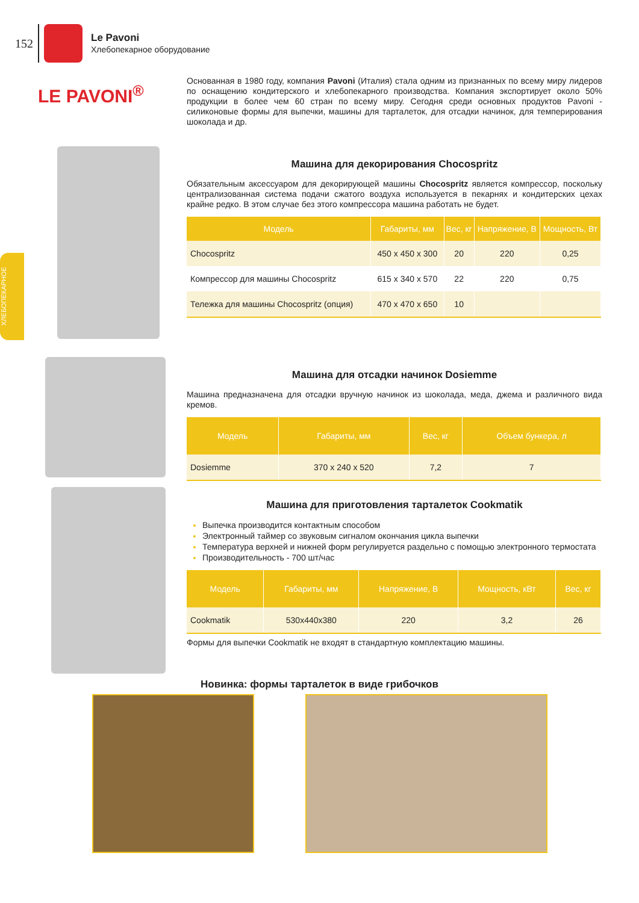152
Le Pavoni
Хлебопекарное оборудование
ХЛЕБОПЕКАРНОЕ
LE PAVONI<sup>®</sup>
Основанная в 1980 году, компания Pavoni (Италия) стала одним из признанных по всему миру лидеров по оснащению кондитерского и хлебопекарного производства. Компания экспортирует около 50% продукции в более чем 60 стран по всему миру. Сегодня среди основных продуктов Pavoni - силиконовые формы для выпечки, машины для тарталеток, для отсадки начинок, для темперирования шоколада и др.
Машина для декорирования Chocospritz
Обязательным аксессуаром для декорирующей машины Chocospritz является компрессор, поскольку централизованная система подачи сжатого воздуха используется в пекарнях и кондитерских цехах крайне редко. В этом случае без этого компрессора машина работать не будет.
| Модель | Габариты, мм | Вес, кг | Напряжение, В | Мощность, Вт |
| --- | --- | --- | --- | --- |
| Chocospritz | 450 x 450 x 300 | 20 | 220 | 0,25 |
| Компрессор для машины Chocospritz | 615 x 340 x 570 | 22 | 220 | 0,75 |
| Тележка для машины Chocospritz (опция) | 470 x 470 x 650 | 10 | | |
Машина для отсадки начинок Dosiemme
Машина предназначена для отсадки вручную начинок из шоколада, меда, джема и различного вида кремов.
| Модель | Габариты, мм | Вес, кг | Объем бункера, л |
| --- | --- | --- | --- |
| Dosiemme | 370 x 240 x 520 | 7,2 | 7 |
Машина для приготовления тарталеток Cookmatik
Выпечка производится контактным способом
Электронный таймер со звуковым сигналом окончания цикла выпечки
Температура верхней и нижней форм регулируется раздельно с помощью электронного термостата
Производительность - 700 шт/час
| Модель | Габариты, мм | Напряжение, В | Мощность, кВт | Вес, кг |
| --- | --- | --- | --- | --- |
| Cookmatik | 530x440x380 | 220 | 3,2 | 26 |
Формы для выпечки Cookmatik не входят в стандартную комплектацию машины.
Новинка: формы тарталеток в виде грибочков